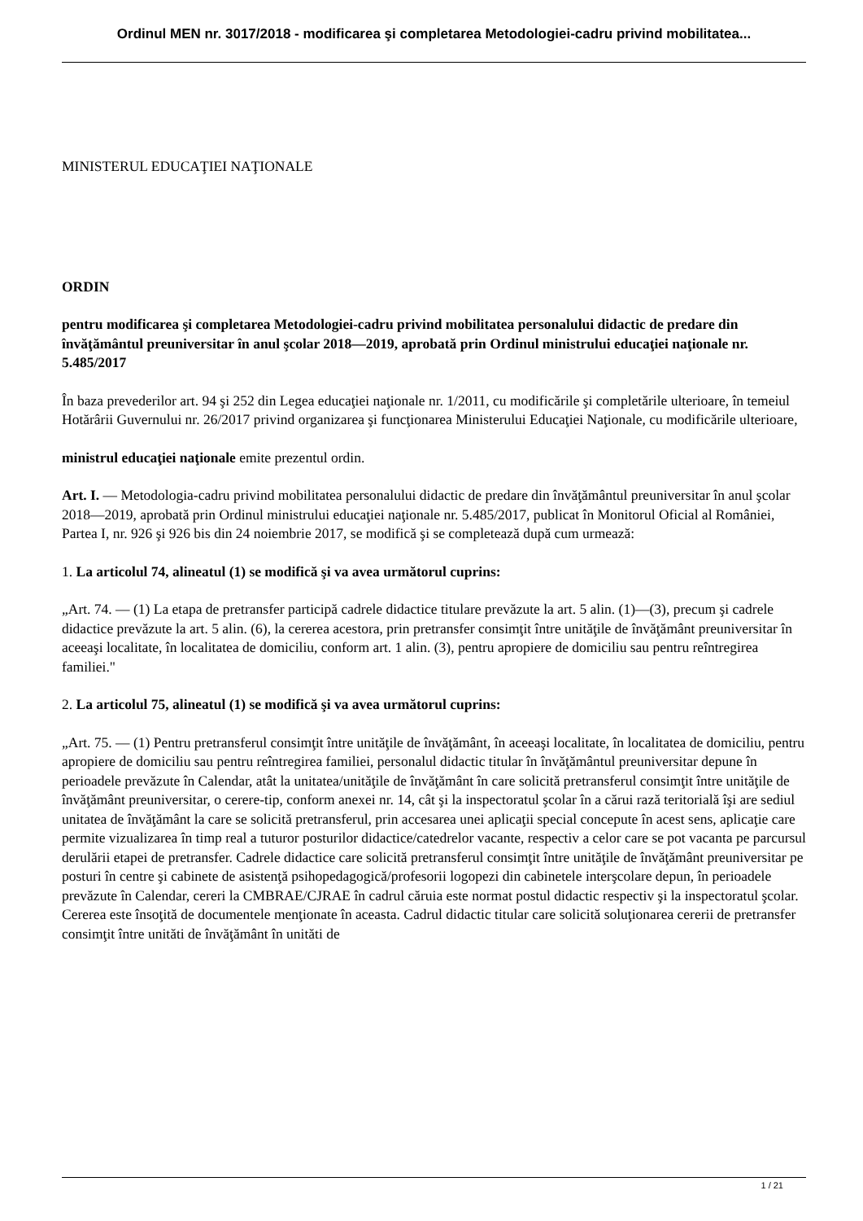Ordinul MEN nr. 3017/2018 - modificarea şi completarea Metodologiei-cadru privind mobilitatea...
MINISTERUL EDUCAŢIEI NAŢIONALE
ORDIN
pentru modificarea şi completarea Metodologiei-cadru privind mobilitatea personalului didactic de predare din învăţământul preuniversitar în anul şcolar 2018—2019, aprobată prin Ordinul ministrului educaţiei naţionale nr. 5.485/2017
În baza prevederilor art. 94 şi 252 din Legea educaţiei naţionale nr. 1/2011, cu modificările şi completările ulterioare, în temeiul Hotărârii Guvernului nr. 26/2017 privind organizarea şi funcţionarea Ministerului Educaţiei Naţionale, cu modificările ulterioare,
ministrul educaţiei naţionale emite prezentul ordin.
Art. I. — Metodologia-cadru privind mobilitatea personalului didactic de predare din învăţământul preuniversitar în anul şcolar 2018—2019, aprobată prin Ordinul ministrului educaţiei naţionale nr. 5.485/2017, publicat în Monitorul Oficial al României, Partea I, nr. 926 şi 926 bis din 24 noiembrie 2017, se modifică şi se completează după cum urmează:
1. La articolul 74, alineatul (1) se modifică şi va avea următorul cuprins:
„Art. 74. — (1) La etapa de pretransfer participă cadrele didactice titulare prevăzute la art. 5 alin. (1)—(3), precum şi cadrele didactice prevăzute la art. 5 alin. (6), la cererea acestora, prin pretransfer consimţit între unităţile de învăţământ preuniversitar în aceeaşi localitate, în localitatea de domiciliu, conform art. 1 alin. (3), pentru apropiere de domiciliu sau pentru reîntregirea familiei."
2. La articolul 75, alineatul (1) se modifică şi va avea următorul cuprins:
„Art. 75. — (1) Pentru pretransferul consimţit între unităţile de învăţământ, în aceeaşi localitate, în localitatea de domiciliu, pentru apropiere de domiciliu sau pentru reîntregirea familiei, personalul didactic titular în învăţământul preuniversitar depune în perioadele prevăzute în Calendar, atât la unitatea/unităţile de învăţământ în care solicită pretransferul consimţit între unităţile de învăţământ preuniversitar, o cerere-tip, conform anexei nr. 14, cât şi la inspectoratul şcolar în a cărui rază teritorială îşi are sediul unitatea de învăţământ la care se solicită pretransferul, prin accesarea unei aplicaţii special concepute în acest sens, aplicaţie care permite vizualizarea în timp real a tuturor posturilor didactice/catedrelor vacante, respectiv a celor care se pot vacanta pe parcursul derulării etapei de pretransfer. Cadrele didactice care solicită pretransferul consimţit între unităţile de învăţământ preuniversitar pe posturi în centre şi cabinete de asistenţă psihopedagogică/profesorii logopezi din cabinetele interşcolare depun, în perioadele prevăzute în Calendar, cereri la CMBRAE/CJRAE în cadrul căruia este normat postul didactic respectiv şi la inspectoratul şcolar. Cererea este însoţită de documentele menţionate în aceasta. Cadrul didactic titular care solicită soluţionarea cererii de pretransfer consimţit între unităti de învăţământ în unităti de
1 / 21